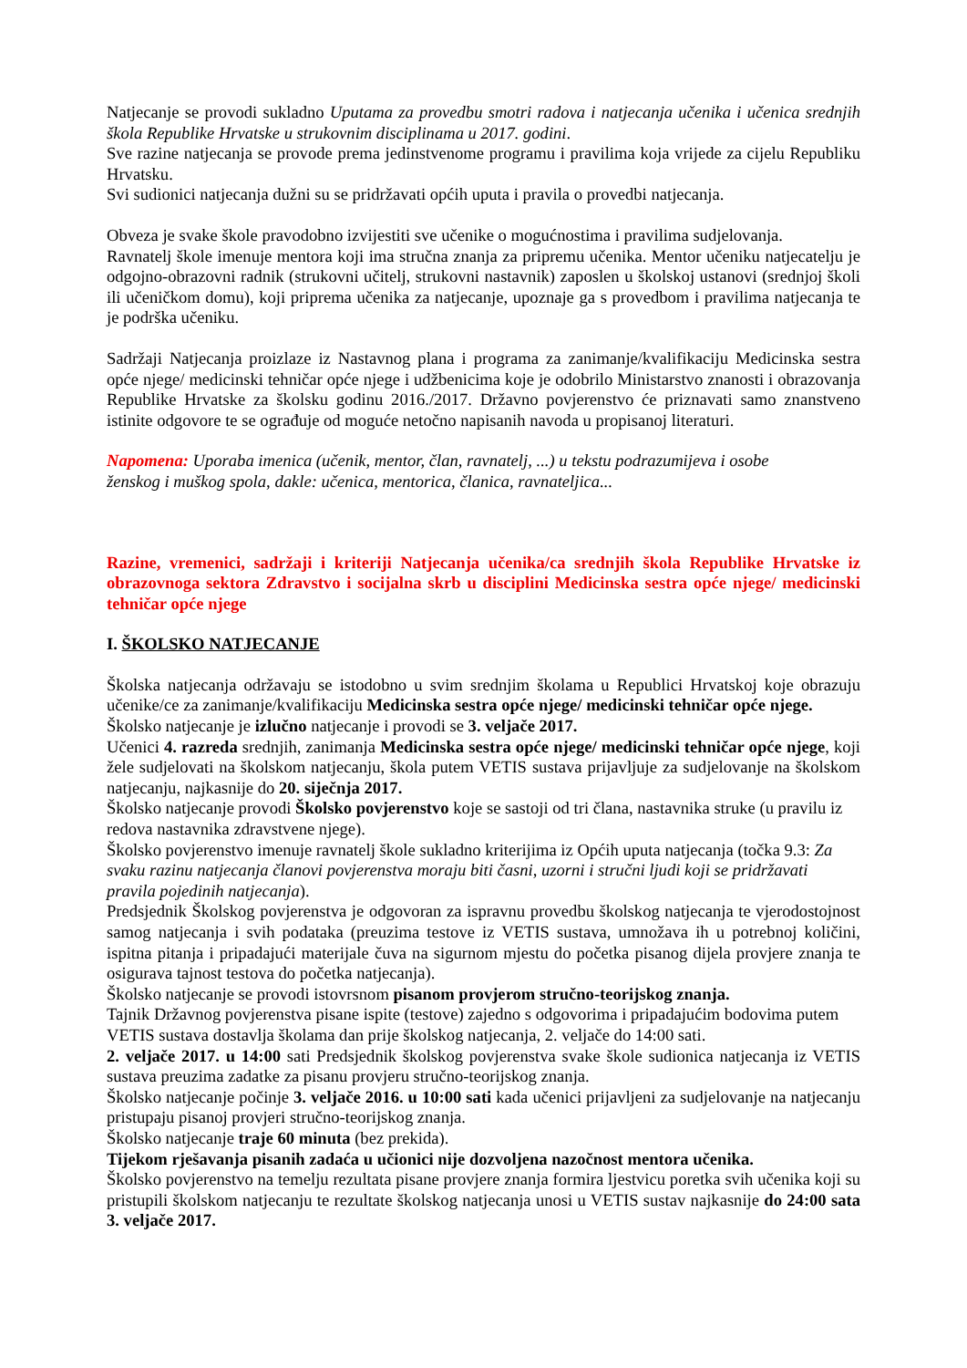Natjecanje se provodi sukladno Uputama za provedbu smotri radova i natjecanja učenika i učenica srednjih škola Republike Hrvatske u strukovnim disciplinama u 2017. godini.
Sve razine natjecanja se provode prema jedinstvenome programu i pravilima koja vrijede za cijelu Republiku Hrvatsku.
Svi sudionici natjecanja dužni su se pridržavati općih uputa i pravila o provedbi natjecanja.
Obveza je svake škole pravodobno izvijestiti sve učenike o mogućnostima i pravilima sudjelovanja.
Ravnatelj škole imenuje mentora koji ima stručna znanja za pripremu učenika. Mentor učeniku natjecatelju je odgojno-obrazovni radnik (strukovni učitelj, strukovni nastavnik) zaposlen u školskoj ustanovi (srednjoj školi ili učeničkom domu), koji priprema učenika za natjecanje, upoznaje ga s provedbom i pravilima natjecanja te je podrška učeniku.
Sadržaji Natjecanja proizlaze iz Nastavnog plana i programa za zanimanje/kvalifikaciju Medicinska sestra opće njege/ medicinski tehničar opće njege i udžbenicima koje je odobrilo Ministarstvo znanosti i obrazovanja Republike Hrvatske za školsku godinu 2016./2017. Državno povjerenstvo će priznavati samo znanstveno istinite odgovore te se ograđuje od moguće netočno napisanih navoda u propisanoj literaturi.
Napomena: Uporaba imenica (učenik, mentor, član, ravnatelj, ...) u tekstu podrazumijeva i osobe
ženskog i muškog spola, dakle: učenica, mentorica, članica, ravnateljica...
Razine, vremenici, sadržaji i kriteriji Natjecanja učenika/ca srednjih škola Republike Hrvatske iz obrazovnoga sektora Zdravstvo i socijalna skrb u disciplini Medicinska sestra opće njege/ medicinski tehničar opće njege
I. ŠKOLSKO NATJECANJE
Školska natjecanja održavaju se istodobno u svim srednjim školama u Republici Hrvatskoj koje obrazuju učenike/ce za zanimanje/kvalifikaciju Medicinska sestra opće njege/ medicinski tehničar opće njege.
Školsko natjecanje je izlučno natjecanje i provodi se 3. veljače 2017.
Učenici 4. razreda srednjih, zanimanja Medicinska sestra opće njege/ medicinski tehničar opće njege, koji žele sudjelovati na školskom natjecanju, škola putem VETIS sustava prijavljuje za sudjelovanje na školskom natjecanju, najkasnije do 20. siječnja 2017.
Školsko natjecanje provodi Školsko povjerenstvo koje se sastoji od tri člana, nastavnika struke (u pravilu iz redova nastavnika zdravstvene njege).
Školsko povjerenstvo imenuje ravnatelj škole sukladno kriterijima iz Općih uputa natjecanja (točka 9.3: Za svaku razinu natjecanja članovi povjerenstva moraju biti časni, uzorni i stručni ljudi koji se pridržavati pravila pojedinih natjecanja).
Predsjednik Školskog povjerenstva je odgovoran za ispravnu provedbu školskog natjecanja te vjerodostojnost samog natjecanja i svih podataka (preuzima testove iz VETIS sustava, umnožava ih u potrebnoj količini, ispitna pitanja i pripadajući materijale čuva na sigurnom mjestu do početka pisanog dijela provjere znanja te osigurava tajnost testova do početka natjecanja).
Školsko natjecanje se provodi istovrsnom pisanom provjerom stručno-teorijskog znanja.
Tajnik Državnog povjerenstva pisane ispite (testove) zajedno s odgovorima i pripadajućim bodovima putem VETIS sustava dostavlja školama dan prije školskog natjecanja, 2. veljače do 14:00 sati.
2. veljače 2017. u 14:00 sati Predsjednik školskog povjerenstva svake škole sudionica natjecanja iz VETIS sustava preuzima zadatke za pisanu provjeru stručno-teorijskog znanja.
Školsko natjecanje počinje 3. veljače 2016. u 10:00 sati kada učenici prijavljeni za sudjelovanje na natjecanju pristupaju pisanoj provjeri stručno-teorijskog znanja.
Školsko natjecanje traje 60 minuta (bez prekida).
Tijekom rješavanja pisanih zadaća u učionici nije dozvoljena nazočnost mentora učenika.
Školsko povjerenstvo na temelju rezultata pisane provjere znanja formira ljestvicu poretka svih učenika koji su pristupili školskom natjecanju te rezultate školskog natjecanja unosi u VETIS sustav najkasnije do 24:00 sata 3. veljače 2017.